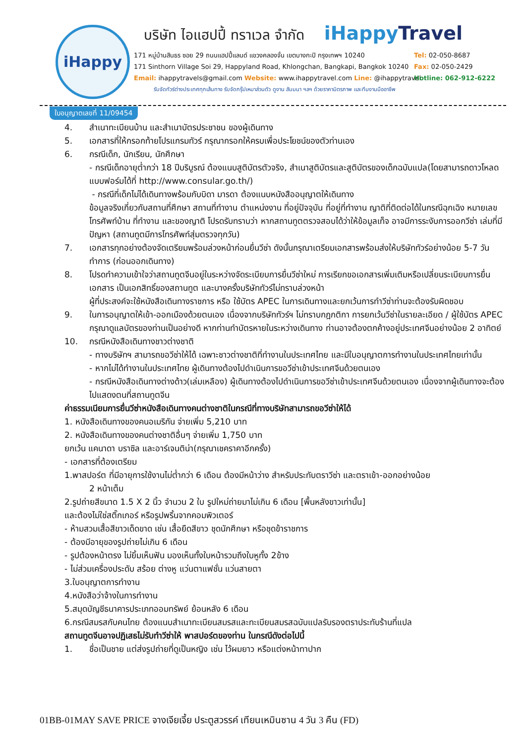iHappy
บริษัท ไอแฮปปี้ ทราเวล จำกัด
iHappyTravel
171 หมู่บ้านสินธร ซอย 29 ถนนแฮปปี้แลนด์ แขวงคลองจั่น เขตบางกะปิ กรุงเทพฯ 10240
171 Sinthorn Village Soi 29, Happyland Road, Khlongchan, Bangkapi, Bangkok 10240
Email: ihappytravels@gmail.com Website: www.ihappytravel.com Line: @ihappytravel
Tel: 02-050-8687
Fax: 02-050-2429
Hotline: 062-912-6222
รับจัดทัวร์ต่างประเทศทุกเส้นทาง รับจัดกรุ๊ปเหมาส่วนตัว ดูงาน สัมมนา ฯลฯ ด้วยราคามิตรภาพ และทีมงานมืออาชีพ
ใบอนุญาตเลขที่ 11/09454
4. สำเนาทะเบียนบ้าน และสำเนาบัตรประชาชน ของผู้เดินทาง
5. เอกสารที่ให้กรอกท้ายโปรแกรมทัวร์ กรุณากรอกให้ครบเพื่อประโยชน์ของตัวท่านเอง
6. กรณีเด็ก, นักเรียน, นักศึกษา
- กรณีเด็กอายุต่ำกว่า 18 ปีบริบูรณ์ ต้องแนบสูติบัตรตัวจริง, สำเนาสูติบัตรและสูติบัตรของเด็กฉบับแปล(โดยสามารถดาวโหลดแบบฟอร์มได้ที่ http://www.consular.go.th/)
- กรณีที่เด็กไม่ได้เดินทางพร้อมกับบิดา มารดา ต้องแนบหนังสืออนุญาตให้เดินทาง
ข้อมูลจริงเกี่ยวกับสถานที่ศึกษา สถานที่ทำงาน ตำแหน่งงาน ที่อยู่ปัจจุบัน ที่อยู่ที่ทำงาน ญาติที่ติดต่อได้ในกรณีฉุกเฉิง หมายเลขโทรศัพท์บ้าน ที่ทำงาน และของญาติ โปรดรับทราบว่า หากสถานทูตตรวจสอบได้ว่าให้ข้อมูลเท็จ อาจมีการระงับการออกวีซ่า เล่มที่มีปัญหา (สถานทูตมีการโทรศัพท์สุ่มตรวจทุกวัน)
7. เอกสารทุกอย่างต้องจัดเตรียมพร้อมล่วงหน้าก่อนยื่นวีซ่า ดังนั้นกรุณาเตรียมเอกสารพร้อมส่งให้บริษัททัวร์อย่างน้อย 5-7 วันทำการ (ก่อนออกเดินทาง)
8. โปรดทำความเข้าใจว่าสถานทูตจีนอยู่ในระหว่างจัดระเบียบการยื่นวีซ่าใหม่ การเรียกขอเอกสารเพิ่มเติมหรือเปลี่ยนระเบียบการยื่นเอกสาร เป็นเอกสิทธิ์ของสถานทูต และบางครั้งบริษัททัวร์ไม่ทราบล่วงหน้า
ผู้ที่ประสงค์จะใช้หนังสือเดินทางราชการ หรือ ใช้บัตร APEC ในการเดินทางและยกเว้นการทำวีซ่าท่านจะต้องรับผิดชอบ
9. ในการอนุญาตให้เข้า-ออกเมืองด้วยตนเอง เนื่องจากบริษัททัวร์ฯ ไม่ทราบกฎกติกา การยกเว้นวีซ่าในรายละเอียด / ผู้ใช้บัตร APEC กรุณาดูแลบัตรของท่านเป็นอย่างดี หากท่านทำบัตรหายในระหว่างเดินทาง ท่านอาจต้องตกค้างอยู่ประเทศจีนอย่างน้อย 2 อาทิตย์
10. กรณีหนังสือเดินทางชาวต่างชาติ
- ทางบริษัทฯ สามารถขอวีซ่าให้ได้ เฉพาะชาวต่างชาติที่ทำงานในประเทศไทย และมีใบอนุญาตการทำงานในประเทศไทยเท่านั้น
- หากไม่ได้ทำงานในประเทศไทย ผู้เดินทางต้องไปดำเนินการขอวีซ่าเข้าประเทศจีนด้วยตนเอง
- กรณีหนังสือเดินทางต่างด้าว(เล่มเหลือง) ผู้เดินทางต้องไปดำเนินการขอวีซ่าเข้าประเทศจีนด้วยตนเอง เนื่องจากผู้เดินทางจะต้องไปแสดงตนที่สถานทูตจีน
ค่าธรรมเนียมการยื่นวีซ่าหนังสือเดินทางคนต่างชาติในกรณีที่ทางบริษัทสามารถขอวีซ่าให้ได้
1. หนังสือเดินทางของคนอเมริกัน จ่ายเพิ่ม 5,210 บาท
2. หนังสือเดินทางของคนต่างชาติอื่นๆ จ่ายเพิ่ม 1,750 บาท
ยกเว้น แคนาดา บราซิล และอาร์เจนติน่า(กรุณาเชคราคาอีกครั้ง)
- เอกสารที่ต้องเตรียม
1.พาสปอร์ต ที่มีอายุการใช้งานไม่ต่ำกว่า 6 เดือน ต้องมีหน้าว่าง สำหรับประทับตราวีซ่า และตราเข้า-ออกอย่างน้อย
2 หน้าเต็ม
2.รูปถ่ายสีขนาด 1.5 X 2 นิ้ว จำนวน 2 ใบ รูปใหม่ถ่ายมาไม่เกิน 6 เดือน [พื้นหลังขาวเท่านั้น]
และต้องไม่ใช่สติ๊กเกอร์ หรือรูปพริ้นจากคอมพิวเตอร์
- ห้ามสวมเสื้อสีขาวเด็ดขาด เช่น เสื้อยืดสีขาว ชุดนักศึกษา หรือชุดข้าราชการ
- ต้องมีอายุของรูปถ่ายไม่เกิน 6 เดือน
- รูปต้องหน้าตรง ไม่ยิ้มเห็นฟัน มองเห็นทั้งใบหน้ารวมถึงใบหูทั้ง 2ข้าง
- ไม่ส่วมเครื่องประดับ สร้อย ต่างหู แว่นตาแฟชั่น แว่นสายตา
3.ใบอนุญาตการทำงาน
4.หนังสือว่าจ้างในการทำงาน
5.สมุดบัญชีธนาคารประเภทออมทรัพย์ ย้อนหลัง 6 เดือน
6.กรณีสมรสกับคนไทย ต้องแนบสำเนาทะเบียนสมรสและทะเบียนสมรสฉบับแปลรับรองตราประทับร้านที่แปล
สถานทูตจีนอาจปฏิเสธไม่รับทำวีซ่าให้ พาสปอร์ตของท่าน ในกรณีดังต่อไปนี้
1. ชื่อเป็นชาย แต่ส่งรูปถ่ายที่ดูเป็นหญิง เช่น ไว้ผมยาว หรือแต่งหน้าทาปาก
01BB-01MAY SAVE PRICE จางเจียเจี้ย ประตูสวรรค์ เทียนเหมินซาน 4 วัน 3 คืน (FD)